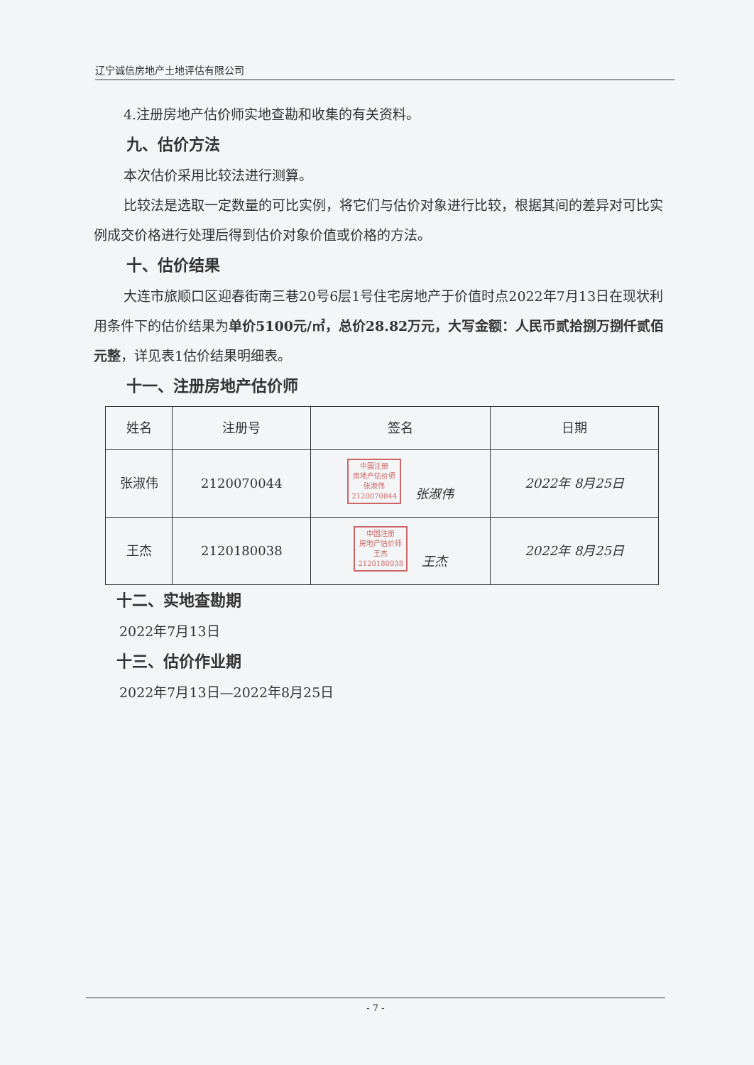辽宁诚信房地产土地评估有限公司
4.注册房地产估价师实地查勘和收集的有关资料。
九、估价方法
本次估价采用比较法进行测算。
比较法是选取一定数量的可比实例，将它们与估价对象进行比较，根据其间的差异对可比实例成交价格进行处理后得到估价对象价值或价格的方法。
十、估价结果
大连市旅顺口区迎春街南三巷20号6层1号住宅房地产于价值时点2022年7月13日在现状利用条件下的估价结果为单价5100元/㎡，总价28.82万元，大写金额：人民币贰拾捌万捌仟贰佰元整，详见表1估价结果明细表。
十一、注册房地产估价师
| 姓名 | 注册号 | 签名 | 日期 |
| --- | --- | --- | --- |
| 张淑伟 | 2120070044 | 中国注册 房地产估价师 张淑伟 2120070044 张淑伟 | 2022年 8月25日 |
| 王杰 | 2120180038 | 中国注册 房地产估价师 王杰 2120180038 王杰 | 2022年 8月25日 |
十二、实地查勘期
2022年7月13日
十三、估价作业期
2022年7月13日—2022年8月25日
- 7 -